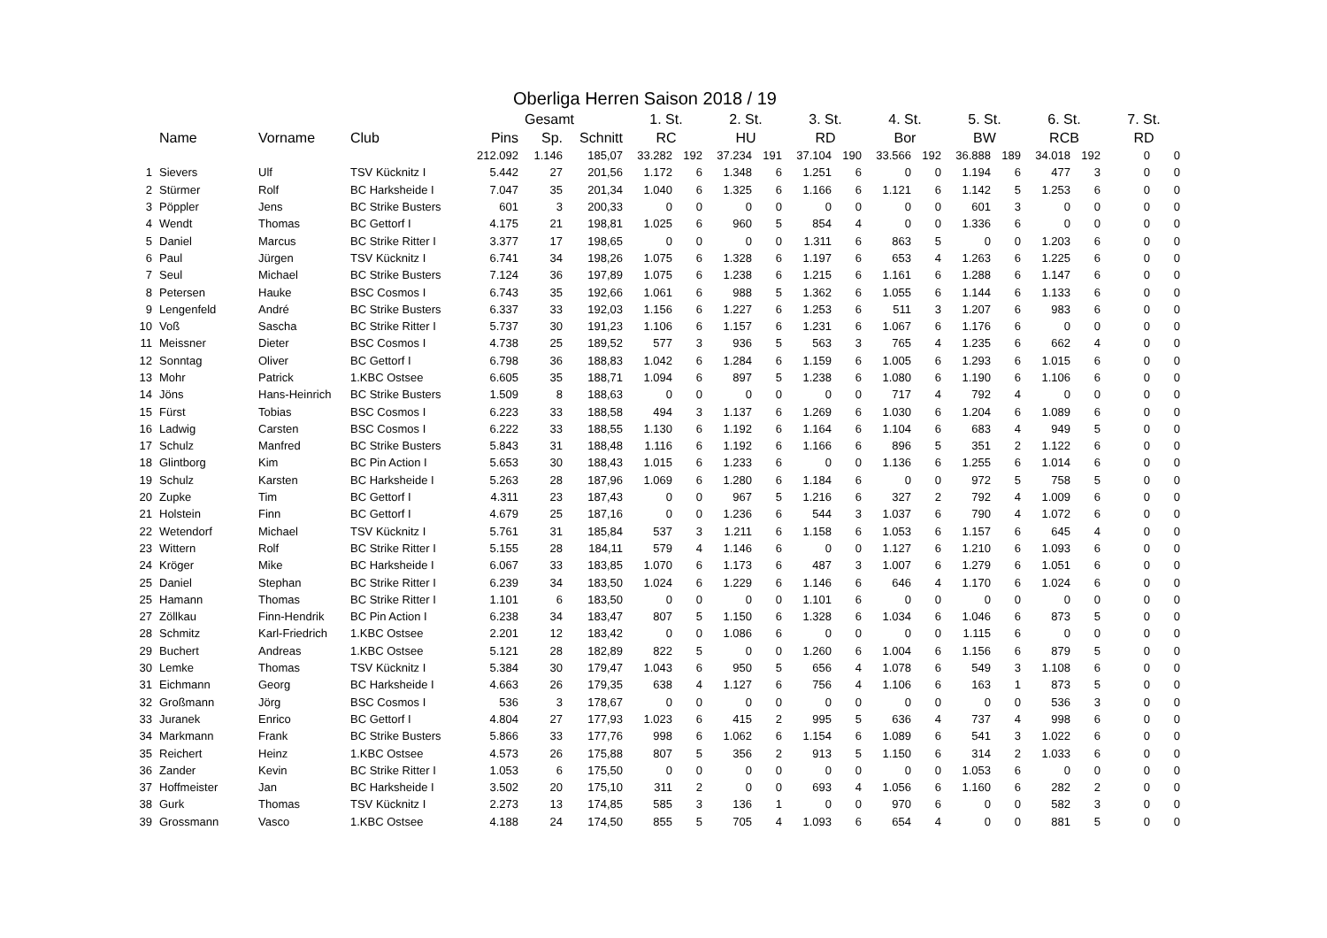Oberliga Herren Saison 2018 / 19
| | | | | Gesamt | | | 1. St. | | 2. St. | | 3. St. | | 4. St. | | 5. St. | | 6. St. | | 7. St. | |
| --- | --- | --- | --- | --- | --- | --- | --- | --- | --- | --- | --- | --- | --- | --- | --- | --- | --- | --- | --- | --- |
| | Name | Vorname | Club | Pins | Sp. | Schnitt | RC | | HU | | RD | | Bor | | BW | | RCB | | RD | |
| | | | | 212.092 | 1.146 | 185,07 | 33.282 | 192 | 37.234 | 191 | 37.104 | 190 | 33.566 | 192 | 36.888 | 189 | 34.018 | 192 | 0 | 0 |
| 1 | Sievers | Ulf | TSV Kücknitz I | 5.442 | 27 | 201,56 | 1.172 | 6 | 1.348 | 6 | 1.251 | 6 | 0 | 0 | 1.194 | 6 | 477 | 3 | 0 | 0 |
| 2 | Stürmer | Rolf | BC Harksheide I | 7.047 | 35 | 201,34 | 1.040 | 6 | 1.325 | 6 | 1.166 | 6 | 1.121 | 6 | 1.142 | 5 | 1.253 | 6 | 0 | 0 |
| 3 | Pöppler | Jens | BC Strike Busters | 601 | 3 | 200,33 | 0 | 0 | 0 | 0 | 0 | 0 | 0 | 0 | 601 | 3 | 0 | 0 | 0 | 0 |
| 4 | Wendt | Thomas | BC Gettorf I | 4.175 | 21 | 198,81 | 1.025 | 6 | 960 | 5 | 854 | 4 | 0 | 0 | 1.336 | 6 | 0 | 0 | 0 | 0 |
| 5 | Daniel | Marcus | BC Strike Ritter I | 3.377 | 17 | 198,65 | 0 | 0 | 0 | 0 | 1.311 | 6 | 863 | 5 | 0 | 0 | 1.203 | 6 | 0 | 0 |
| 6 | Paul | Jürgen | TSV Kücknitz I | 6.741 | 34 | 198,26 | 1.075 | 6 | 1.328 | 6 | 1.197 | 6 | 653 | 4 | 1.263 | 6 | 1.225 | 6 | 0 | 0 |
| 7 | Seul | Michael | BC Strike Busters | 7.124 | 36 | 197,89 | 1.075 | 6 | 1.238 | 6 | 1.215 | 6 | 1.161 | 6 | 1.288 | 6 | 1.147 | 6 | 0 | 0 |
| 8 | Petersen | Hauke | BSC Cosmos I | 6.743 | 35 | 192,66 | 1.061 | 6 | 988 | 5 | 1.362 | 6 | 1.055 | 6 | 1.144 | 6 | 1.133 | 6 | 0 | 0 |
| 9 | Lengenfeld | André | BC Strike Busters | 6.337 | 33 | 192,03 | 1.156 | 6 | 1.227 | 6 | 1.253 | 6 | 511 | 3 | 1.207 | 6 | 983 | 6 | 0 | 0 |
| 10 | Voß | Sascha | BC Strike Ritter I | 5.737 | 30 | 191,23 | 1.106 | 6 | 1.157 | 6 | 1.231 | 6 | 1.067 | 6 | 1.176 | 6 | 0 | 0 | 0 | 0 |
| 11 | Meissner | Dieter | BSC Cosmos I | 4.738 | 25 | 189,52 | 577 | 3 | 936 | 5 | 563 | 3 | 765 | 4 | 1.235 | 6 | 662 | 4 | 0 | 0 |
| 12 | Sonntag | Oliver | BC Gettorf I | 6.798 | 36 | 188,83 | 1.042 | 6 | 1.284 | 6 | 1.159 | 6 | 1.005 | 6 | 1.293 | 6 | 1.015 | 6 | 0 | 0 |
| 13 | Mohr | Patrick | 1.KBC Ostsee | 6.605 | 35 | 188,71 | 1.094 | 6 | 897 | 5 | 1.238 | 6 | 1.080 | 6 | 1.190 | 6 | 1.106 | 6 | 0 | 0 |
| 14 | Jöns | Hans-Heinrich | BC Strike Busters | 1.509 | 8 | 188,63 | 0 | 0 | 0 | 0 | 0 | 0 | 717 | 4 | 792 | 4 | 0 | 0 | 0 | 0 |
| 15 | Fürst | Tobias | BSC Cosmos I | 6.223 | 33 | 188,58 | 494 | 3 | 1.137 | 6 | 1.269 | 6 | 1.030 | 6 | 1.204 | 6 | 1.089 | 6 | 0 | 0 |
| 16 | Ladwig | Carsten | BSC Cosmos I | 6.222 | 33 | 188,55 | 1.130 | 6 | 1.192 | 6 | 1.164 | 6 | 1.104 | 6 | 683 | 4 | 949 | 5 | 0 | 0 |
| 17 | Schulz | Manfred | BC Strike Busters | 5.843 | 31 | 188,48 | 1.116 | 6 | 1.192 | 6 | 1.166 | 6 | 896 | 5 | 351 | 2 | 1.122 | 6 | 0 | 0 |
| 18 | Glintborg | Kim | BC Pin Action I | 5.653 | 30 | 188,43 | 1.015 | 6 | 1.233 | 6 | 0 | 0 | 1.136 | 6 | 1.255 | 6 | 1.014 | 6 | 0 | 0 |
| 19 | Schulz | Karsten | BC Harksheide I | 5.263 | 28 | 187,96 | 1.069 | 6 | 1.280 | 6 | 1.184 | 6 | 0 | 0 | 972 | 5 | 758 | 5 | 0 | 0 |
| 20 | Zupke | Tim | BC Gettorf I | 4.311 | 23 | 187,43 | 0 | 0 | 967 | 5 | 1.216 | 6 | 327 | 2 | 792 | 4 | 1.009 | 6 | 0 | 0 |
| 21 | Holstein | Finn | BC Gettorf I | 4.679 | 25 | 187,16 | 0 | 0 | 1.236 | 6 | 544 | 3 | 1.037 | 6 | 790 | 4 | 1.072 | 6 | 0 | 0 |
| 22 | Wetendorf | Michael | TSV Kücknitz I | 5.761 | 31 | 185,84 | 537 | 3 | 1.211 | 6 | 1.158 | 6 | 1.053 | 6 | 1.157 | 6 | 645 | 4 | 0 | 0 |
| 23 | Wittern | Rolf | BC Strike Ritter I | 5.155 | 28 | 184,11 | 579 | 4 | 1.146 | 6 | 0 | 0 | 1.127 | 6 | 1.210 | 6 | 1.093 | 6 | 0 | 0 |
| 24 | Kröger | Mike | BC Harksheide I | 6.067 | 33 | 183,85 | 1.070 | 6 | 1.173 | 6 | 487 | 3 | 1.007 | 6 | 1.279 | 6 | 1.051 | 6 | 0 | 0 |
| 25 | Daniel | Stephan | BC Strike Ritter I | 6.239 | 34 | 183,50 | 1.024 | 6 | 1.229 | 6 | 1.146 | 6 | 646 | 4 | 1.170 | 6 | 1.024 | 6 | 0 | 0 |
| 25 | Hamann | Thomas | BC Strike Ritter I | 1.101 | 6 | 183,50 | 0 | 0 | 0 | 0 | 1.101 | 6 | 0 | 0 | 0 | 0 | 0 | 0 | 0 | 0 |
| 27 | Zöllkau | Finn-Hendrik | BC Pin Action I | 6.238 | 34 | 183,47 | 807 | 5 | 1.150 | 6 | 1.328 | 6 | 1.034 | 6 | 1.046 | 6 | 873 | 5 | 0 | 0 |
| 28 | Schmitz | Karl-Friedrich | 1.KBC Ostsee | 2.201 | 12 | 183,42 | 0 | 0 | 1.086 | 6 | 0 | 0 | 0 | 0 | 1.115 | 6 | 0 | 0 | 0 | 0 |
| 29 | Buchert | Andreas | 1.KBC Ostsee | 5.121 | 28 | 182,89 | 822 | 5 | 0 | 0 | 1.260 | 6 | 1.004 | 6 | 1.156 | 6 | 879 | 5 | 0 | 0 |
| 30 | Lemke | Thomas | TSV Kücknitz I | 5.384 | 30 | 179,47 | 1.043 | 6 | 950 | 5 | 656 | 4 | 1.078 | 6 | 549 | 3 | 1.108 | 6 | 0 | 0 |
| 31 | Eichmann | Georg | BC Harksheide I | 4.663 | 26 | 179,35 | 638 | 4 | 1.127 | 6 | 756 | 4 | 1.106 | 6 | 163 | 1 | 873 | 5 | 0 | 0 |
| 32 | Großmann | Jörg | BSC Cosmos I | 536 | 3 | 178,67 | 0 | 0 | 0 | 0 | 0 | 0 | 0 | 0 | 0 | 0 | 536 | 3 | 0 | 0 |
| 33 | Juranek | Enrico | BC Gettorf I | 4.804 | 27 | 177,93 | 1.023 | 6 | 415 | 2 | 995 | 5 | 636 | 4 | 737 | 4 | 998 | 6 | 0 | 0 |
| 34 | Markmann | Frank | BC Strike Busters | 5.866 | 33 | 177,76 | 998 | 6 | 1.062 | 6 | 1.154 | 6 | 1.089 | 6 | 541 | 3 | 1.022 | 6 | 0 | 0 |
| 35 | Reichert | Heinz | 1.KBC Ostsee | 4.573 | 26 | 175,88 | 807 | 5 | 356 | 2 | 913 | 5 | 1.150 | 6 | 314 | 2 | 1.033 | 6 | 0 | 0 |
| 36 | Zander | Kevin | BC Strike Ritter I | 1.053 | 6 | 175,50 | 0 | 0 | 0 | 0 | 0 | 0 | 0 | 0 | 1.053 | 6 | 0 | 0 | 0 | 0 |
| 37 | Hoffmeister | Jan | BC Harksheide I | 3.502 | 20 | 175,10 | 311 | 2 | 0 | 0 | 693 | 4 | 1.056 | 6 | 1.160 | 6 | 282 | 2 | 0 | 0 |
| 38 | Gurk | Thomas | TSV Kücknitz I | 2.273 | 13 | 174,85 | 585 | 3 | 136 | 1 | 0 | 0 | 970 | 6 | 0 | 0 | 582 | 3 | 0 | 0 |
| 39 | Grossmann | Vasco | 1.KBC Ostsee | 4.188 | 24 | 174,50 | 855 | 5 | 705 | 4 | 1.093 | 6 | 654 | 4 | 0 | 0 | 881 | 5 | 0 | 0 |